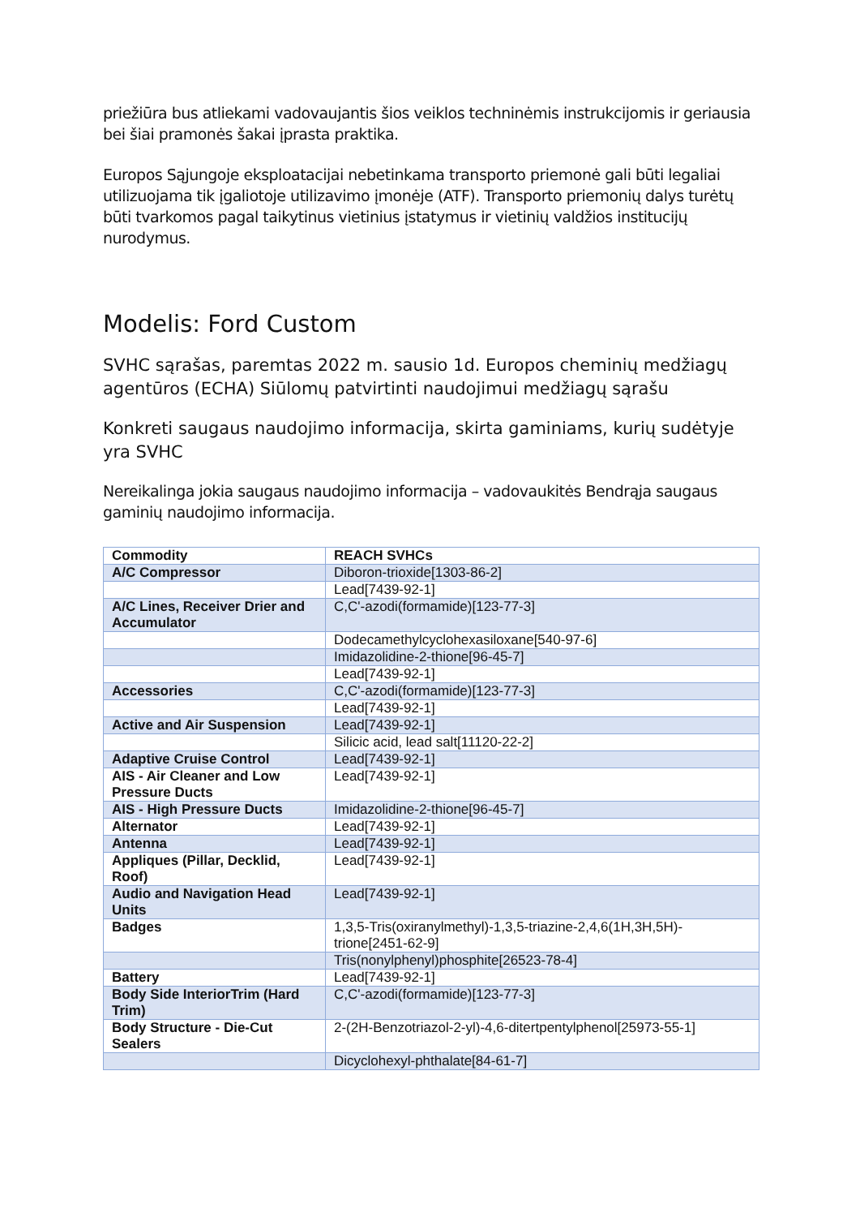priežiūra bus atliekami vadovaujantis šios veiklos techninėmis instrukcijomis ir geriausia bei šiai pramonės šakai įprasta praktika.
Europos Sąjungoje eksploatacijai nebetinkama transporto priemonė gali būti legaliai utilizuojama tik įgaliotoje utilizavimo įmonėje (ATF). Transporto priemonių dalys turėtų būti tvarkomos pagal taikytinus vietinius įstatymus ir vietinių valdžios institucijų nurodymus.
Modelis: Ford Custom
SVHC sąrašas, paremtas 2022 m. sausio 1d. Europos cheminių medžiagų agentūros (ECHA) Siūlomų patvirtinti naudojimui medžiagų sąrašu
Konkreti saugaus naudojimo informacija, skirta gaminiams, kurių sudėtyje yra SVHC
Nereikalinga jokia saugaus naudojimo informacija – vadovaukitės Bendrąja saugaus gaminių naudojimo informacija.
| Commodity | REACH SVHCs |
| --- | --- |
| A/C Compressor | Diboron-trioxide[1303-86-2] |
| | Lead[7439-92-1] |
| A/C Lines, Receiver Drier and Accumulator | C,C'-azodi(formamide)[123-77-3] |
| | Dodecamethylcyclohexasiloxane[540-97-6] |
| | Imidazolidine-2-thione[96-45-7] |
| | Lead[7439-92-1] |
| Accessories | C,C'-azodi(formamide)[123-77-3] |
| | Lead[7439-92-1] |
| Active and Air Suspension | Lead[7439-92-1] |
| | Silicic acid, lead salt[11120-22-2] |
| Adaptive Cruise Control | Lead[7439-92-1] |
| AIS - Air Cleaner and Low Pressure Ducts | Lead[7439-92-1] |
| AIS - High Pressure Ducts | Imidazolidine-2-thione[96-45-7] |
| Alternator | Lead[7439-92-1] |
| Antenna | Lead[7439-92-1] |
| Appliques (Pillar, Decklid, Roof) | Lead[7439-92-1] |
| Audio and Navigation Head Units | Lead[7439-92-1] |
| Badges | 1,3,5-Tris(oxiranylmethyl)-1,3,5-triazine-2,4,6(1H,3H,5H)-trione[2451-62-9] |
| | Tris(nonylphenyl)phosphite[26523-78-4] |
| Battery | Lead[7439-92-1] |
| Body Side InteriorTrim (Hard Trim) | C,C'-azodi(formamide)[123-77-3] |
| Body Structure - Die-Cut Sealers | 2-(2H-Benzotriazol-2-yl)-4,6-ditertpentylphenol[25973-55-1] |
| | Dicyclohexyl-phthalate[84-61-7] |